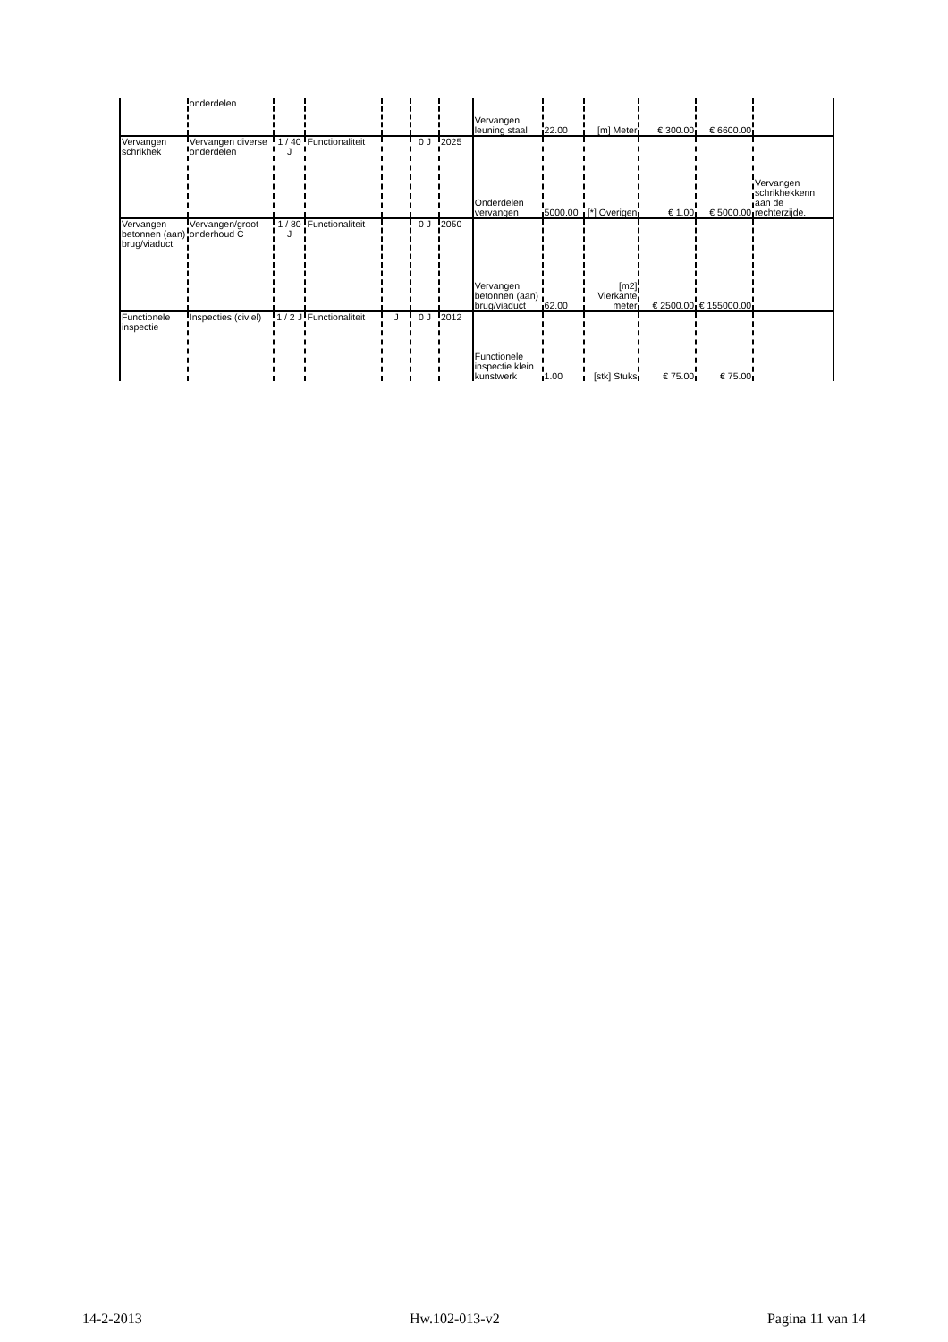| | onderdelen | | | | | | Vervangen leuning staal | 22.00 | [m] Meter | € 300.00 | € 6600.00 | |
| Vervangen schrikhek | Vervangen diverse onderdelen | 1 / 40 J | Functionaliteit | | 0 J | 2025 | Onderdelen vervangen | 5000.00 | [*] Overigen | € 1.00 | € 5000.00 | Vervangen schrikhekkenn aan de rechterzijde. |
| Vervangen betonnen (aan) brug/viaduct | Vervangen/groot onderhoud C | 1 / 80 J | Functionaliteit | | 0 J | 2050 | Vervangen betonnen (aan) brug/viaduct | 62.00 | [m2] Vierkante meter | € 2500.00 | € 155000.00 | |
| Functionele inspectie | Inspecties (civiel) | 1 / 2 J | Functionaliteit | J | 0 J | 2012 | Functionele inspectie klein kunstwerk | 1.00 | [stk] Stuks | € 75.00 | € 75.00 | |
14-2-2013 Hw.102-013-v2 Pagina 11 van 14